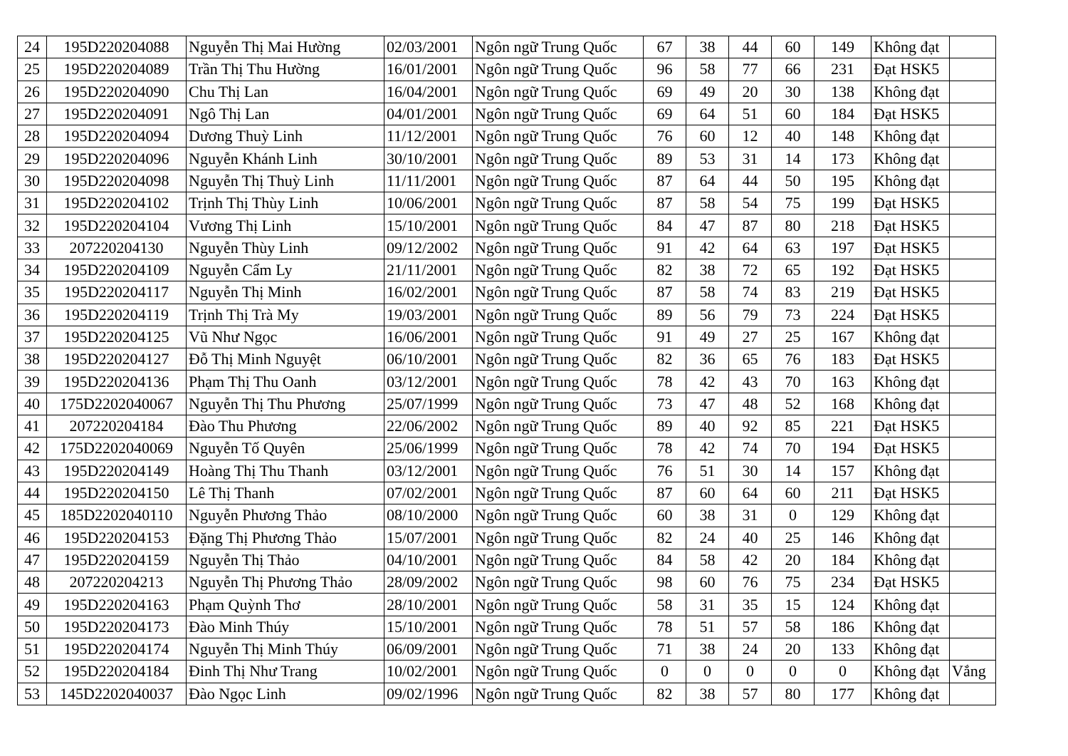| 24 | 195D220204088 | Nguyễn Thị Mai Hường | 02/03/2001 | Ngôn ngữ Trung Quốc | 67 | 38 | 44 | 60 | 149 | Không đạt | |
| 25 | 195D220204089 | Trần Thị Thu Hường | 16/01/2001 | Ngôn ngữ Trung Quốc | 96 | 58 | 77 | 66 | 231 | Đạt HSK5 | |
| 26 | 195D220204090 | Chu Thị Lan | 16/04/2001 | Ngôn ngữ Trung Quốc | 69 | 49 | 20 | 30 | 138 | Không đạt | |
| 27 | 195D220204091 | Ngô Thị Lan | 04/01/2001 | Ngôn ngữ Trung Quốc | 69 | 64 | 51 | 60 | 184 | Đạt HSK5 | |
| 28 | 195D220204094 | Dương Thuỳ Linh | 11/12/2001 | Ngôn ngữ Trung Quốc | 76 | 60 | 12 | 40 | 148 | Không đạt | |
| 29 | 195D220204096 | Nguyễn Khánh Linh | 30/10/2001 | Ngôn ngữ Trung Quốc | 89 | 53 | 31 | 14 | 173 | Không đạt | |
| 30 | 195D220204098 | Nguyễn Thị Thuỳ Linh | 11/11/2001 | Ngôn ngữ Trung Quốc | 87 | 64 | 44 | 50 | 195 | Không đạt | |
| 31 | 195D220204102 | Trịnh Thị Thùy Linh | 10/06/2001 | Ngôn ngữ Trung Quốc | 87 | 58 | 54 | 75 | 199 | Đạt HSK5 | |
| 32 | 195D220204104 | Vương Thị Linh | 15/10/2001 | Ngôn ngữ Trung Quốc | 84 | 47 | 87 | 80 | 218 | Đạt HSK5 | |
| 33 | 207220204130 | Nguyễn Thùy Linh | 09/12/2002 | Ngôn ngữ Trung Quốc | 91 | 42 | 64 | 63 | 197 | Đạt HSK5 | |
| 34 | 195D220204109 | Nguyễn Cẩm Ly | 21/11/2001 | Ngôn ngữ Trung Quốc | 82 | 38 | 72 | 65 | 192 | Đạt HSK5 | |
| 35 | 195D220204117 | Nguyễn Thị Minh | 16/02/2001 | Ngôn ngữ Trung Quốc | 87 | 58 | 74 | 83 | 219 | Đạt HSK5 | |
| 36 | 195D220204119 | Trịnh Thị Trà My | 19/03/2001 | Ngôn ngữ Trung Quốc | 89 | 56 | 79 | 73 | 224 | Đạt HSK5 | |
| 37 | 195D220204125 | Vũ Như Ngọc | 16/06/2001 | Ngôn ngữ Trung Quốc | 91 | 49 | 27 | 25 | 167 | Không đạt | |
| 38 | 195D220204127 | Đỗ Thị Minh Nguyệt | 06/10/2001 | Ngôn ngữ Trung Quốc | 82 | 36 | 65 | 76 | 183 | Đạt HSK5 | |
| 39 | 195D220204136 | Phạm Thị Thu Oanh | 03/12/2001 | Ngôn ngữ Trung Quốc | 78 | 42 | 43 | 70 | 163 | Không đạt | |
| 40 | 175D2202040067 | Nguyễn Thị Thu Phương | 25/07/1999 | Ngôn ngữ Trung Quốc | 73 | 47 | 48 | 52 | 168 | Không đạt | |
| 41 | 207220204184 | Đào Thu Phương | 22/06/2002 | Ngôn ngữ Trung Quốc | 89 | 40 | 92 | 85 | 221 | Đạt HSK5 | |
| 42 | 175D2202040069 | Nguyễn Tố Quyên | 25/06/1999 | Ngôn ngữ Trung Quốc | 78 | 42 | 74 | 70 | 194 | Đạt HSK5 | |
| 43 | 195D220204149 | Hoàng Thị Thu Thanh | 03/12/2001 | Ngôn ngữ Trung Quốc | 76 | 51 | 30 | 14 | 157 | Không đạt | |
| 44 | 195D220204150 | Lê Thị Thanh | 07/02/2001 | Ngôn ngữ Trung Quốc | 87 | 60 | 64 | 60 | 211 | Đạt HSK5 | |
| 45 | 185D2202040110 | Nguyễn Phương Thảo | 08/10/2000 | Ngôn ngữ Trung Quốc | 60 | 38 | 31 | 0 | 129 | Không đạt | |
| 46 | 195D220204153 | Đặng Thị Phương Thảo | 15/07/2001 | Ngôn ngữ Trung Quốc | 82 | 24 | 40 | 25 | 146 | Không đạt | |
| 47 | 195D220204159 | Nguyễn Thị Thảo | 04/10/2001 | Ngôn ngữ Trung Quốc | 84 | 58 | 42 | 20 | 184 | Không đạt | |
| 48 | 207220204213 | Nguyễn Thị Phương Thảo | 28/09/2002 | Ngôn ngữ Trung Quốc | 98 | 60 | 76 | 75 | 234 | Đạt HSK5 | |
| 49 | 195D220204163 | Phạm Quỳnh Thơ | 28/10/2001 | Ngôn ngữ Trung Quốc | 58 | 31 | 35 | 15 | 124 | Không đạt | |
| 50 | 195D220204173 | Đào Minh Thúy | 15/10/2001 | Ngôn ngữ Trung Quốc | 78 | 51 | 57 | 58 | 186 | Không đạt | |
| 51 | 195D220204174 | Nguyễn Thị Minh Thúy | 06/09/2001 | Ngôn ngữ Trung Quốc | 71 | 38 | 24 | 20 | 133 | Không đạt | |
| 52 | 195D220204184 | Đinh Thị Như Trang | 10/02/2001 | Ngôn ngữ Trung Quốc | 0 | 0 | 0 | 0 | 0 | Không đạt | Vắng |
| 53 | 145D2202040037 | Đào Ngọc Linh | 09/02/1996 | Ngôn ngữ Trung Quốc | 82 | 38 | 57 | 80 | 177 | Không đạt | |